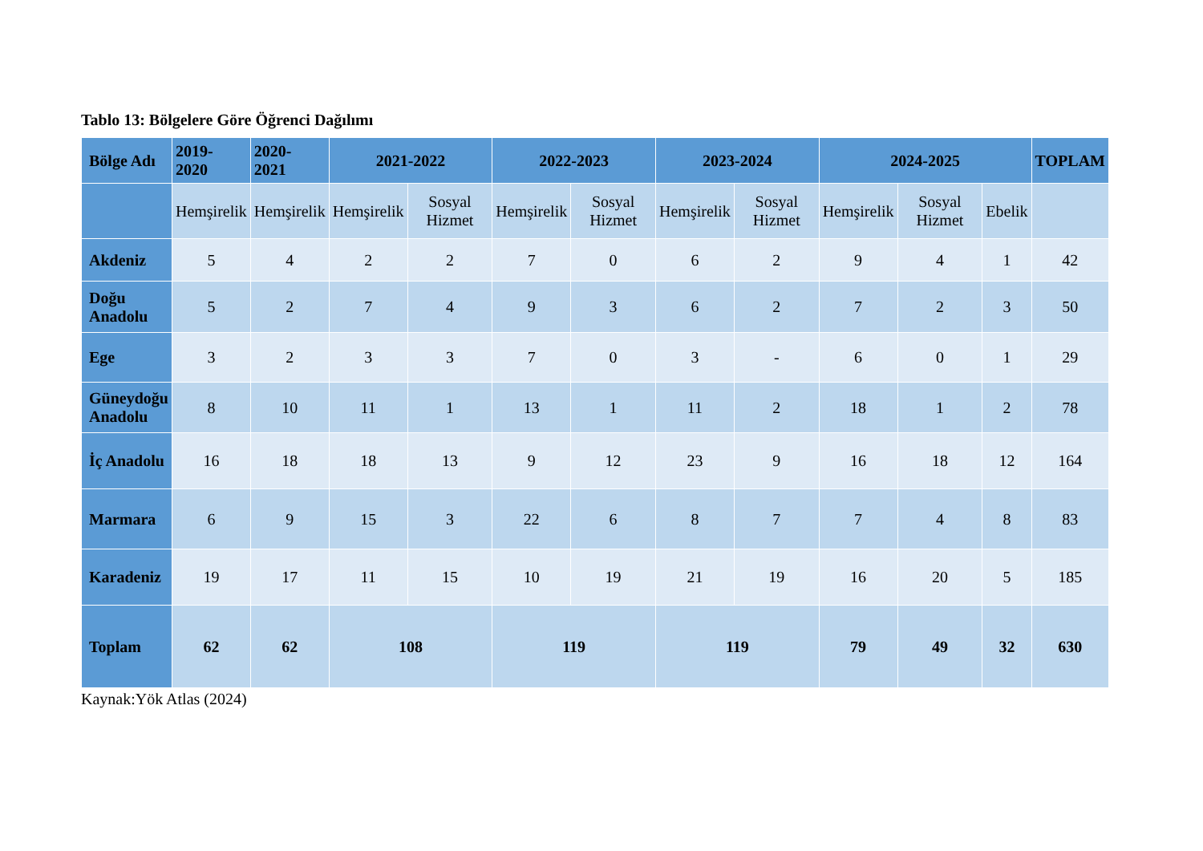Tablo 13: Bölgelere Göre Öğrenci Dağılımı
| Bölge Adı | 2019- 2020 | 2020- 2021 | 2021-2022 | | 2022-2023 | | 2023-2024 | | 2024-2025 | | | TOPLAM |
| --- | --- | --- | --- | --- | --- | --- | --- | --- | --- | --- | --- | --- |
| | Hemşirelik | Hemşirelik | Hemşirelik | Sosyal Hizmet | Hemşirelik | Sosyal Hizmet | Hemşirelik | Sosyal Hizmet | Hemşirelik | Sosyal Hizmet | Ebelik | |
| Akdeniz | 5 | 4 | 2 | 2 | 7 | 0 | 6 | 2 | 9 | 4 | 1 | 42 |
| Doğu Anadolu | 5 | 2 | 7 | 4 | 9 | 3 | 6 | 2 | 7 | 2 | 3 | 50 |
| Ege | 3 | 2 | 3 | 3 | 7 | 0 | 3 | - | 6 | 0 | 1 | 29 |
| Güneydoğu Anadolu | 8 | 10 | 11 | 1 | 13 | 1 | 11 | 2 | 18 | 1 | 2 | 78 |
| İç Anadolu | 16 | 18 | 18 | 13 | 9 | 12 | 23 | 9 | 16 | 18 | 12 | 164 |
| Marmara | 6 | 9 | 15 | 3 | 22 | 6 | 8 | 7 | 7 | 4 | 8 | 83 |
| Karadeniz | 19 | 17 | 11 | 15 | 10 | 19 | 21 | 19 | 16 | 20 | 5 | 185 |
| Toplam | 62 | 62 | 108 | | 119 | | 119 | | 79 | 49 | 32 | 630 |
Kaynak:Yök Atlas (2024)